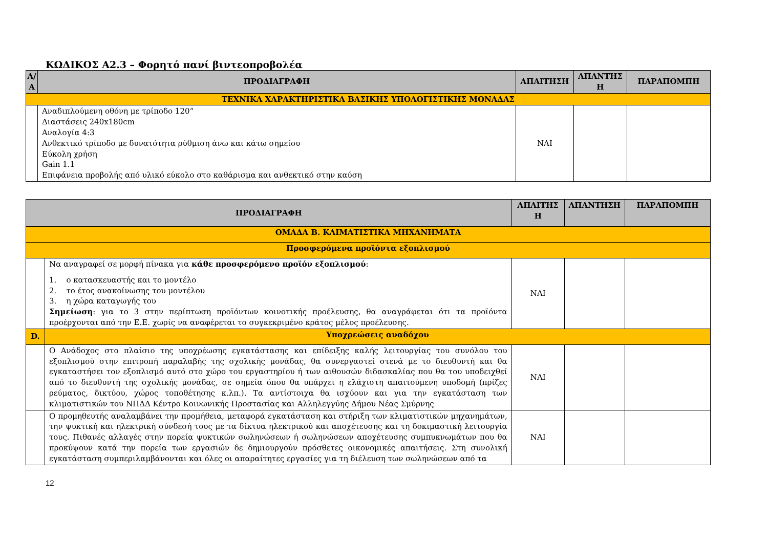ΚΩΔΙΚΟΣ Α2.3 – Φορητό πανί βιντεοπροβολέα
| Α/Α | ΠΡΟΔΙΑΓΡΑΦΗ | ΑΠΑΙΤΗΣΗ | ΑΠΑΝΤΗΣ Η | ΠΑΡΑΠΟΜΠΗ |
| --- | --- | --- | --- | --- |
| ΤΕΧΝΙΚΑ ΧΑΡΑΚΤΗΡΙΣΤΙΚΑ ΒΑΣΙΚΗΣ ΥΠΟΛΟΓΙΣΤΙΚΗΣ ΜΟΝΑΔΑΣ | | | | |
| | Αναδιπλούμενη οθόνη με τρίποδο 120“ Διαστάσεις 240x180cm Αναλογία 4:3 Ανθεκτικό τρίποδο με δυνατότητα ρύθμιση άνω και κάτω σημείου Εύκολη χρήση Gain 1.1 Επιφάνεια προβολής από υλικό εύκολο στο καθάρισμα και ανθεκτικό στην καύση | ΝΑΙ | | |
| ΠΡΟΔΙΑΓΡΑΦΗ | | ΑΠΑΙΤΗΣ Η | ΑΠΑΝΤΗΣΗ | ΠΑΡΑΠΟΜΠΗ |
| --- | --- | --- | --- | --- |
| ΟΜΑΔΑ Β. ΚΛΙΜΑΤΙΣΤΙΚΑ ΜΗΧΑΝΗΜΑΤΑ | | | | |
| Προσφερόμενα προϊόντα εξοπλισμού | | | | |
| | Να αναγραφεί σε μορφή πίνακα για κάθε προσφερόμενο προϊόν εξοπλισμού : 1. ο κατασκευαστής και το μοντέλο 2. το έτος ανακοίνωσης του μοντέλου 3. η χώρα καταγωγής του Σημείωση : για το 3 στην περίπτωση προϊόντων κοινοτικής προέλευσης, θα αναγράφεται ότι τα προϊόντα προέρχονται από την Ε.Ε. χωρίς να αναφέρεται το συγκεκριμένο κράτος μέλος προέλευσης. | ΝΑΙ | | |
| D. | Υποχρεώσεις αναδόχου | | | |
| | Ο Ανάδοχος στο πλαίσιο της υποχρέωσης εγκατάστασης και επίδειξης καλής λειτουργίας του συνόλου του εξοπλισμού στην επιτροπή παραλαβής της σχολικής μονάδας, θα συνεργαστεί στενά με το διευθυντή και θα εγκαταστήσει τον εξοπλισμό αυτό στο χώρο του εργαστηρίου ή των αιθουσών διδασκαλίας που θα του υποδειχθεί από το διευθυντή της σχολικής μονάδας, σε σημεία όπου θα υπάρχει η ελάχιστη απαιτούμενη υποδομή (πρίζες ρεύματος, δικτύου, χώρος τοποθέτησης κ.λπ.). Τα αντίστοιχα θα ισχύουν και για την εγκατάσταση των κλιματιστικών του ΝΠΔΔ Κέντρο Κοινωνικής Προστασίας και Αλληλεγγύης Δήμου Νέας Σμύρνης | ΝΑΙ | | |
| | Ο προμηθευτής αναλαμβάνει την προμήθεια, μεταφορά εγκατάσταση και στήριξη των κλιματιστικών μηχανημάτων, την ψυκτική και ηλεκτρική σύνδεσή τους με τα δίκτυα ηλεκτρικού και αποχέτευσης και τη δοκιμαστική λειτουργία τους. Πιθανές αλλαγές στην πορεία ψυκτικών σωληνώσεων ή σωληνώσεων αποχέτευσης συμπυκνωμάτων που θα προκύψουν κατά την πορεία των εργασιών δε δημιουργούν πρόσθετες οικονομικές απαιτήσεις. Στη συνολική εγκατάσταση συμπεριλαμβάνονται και όλες οι απαραίτητες εργασίες για τη διέλευση των σωληνώσεων από τα | ΝΑΙ | | |
12